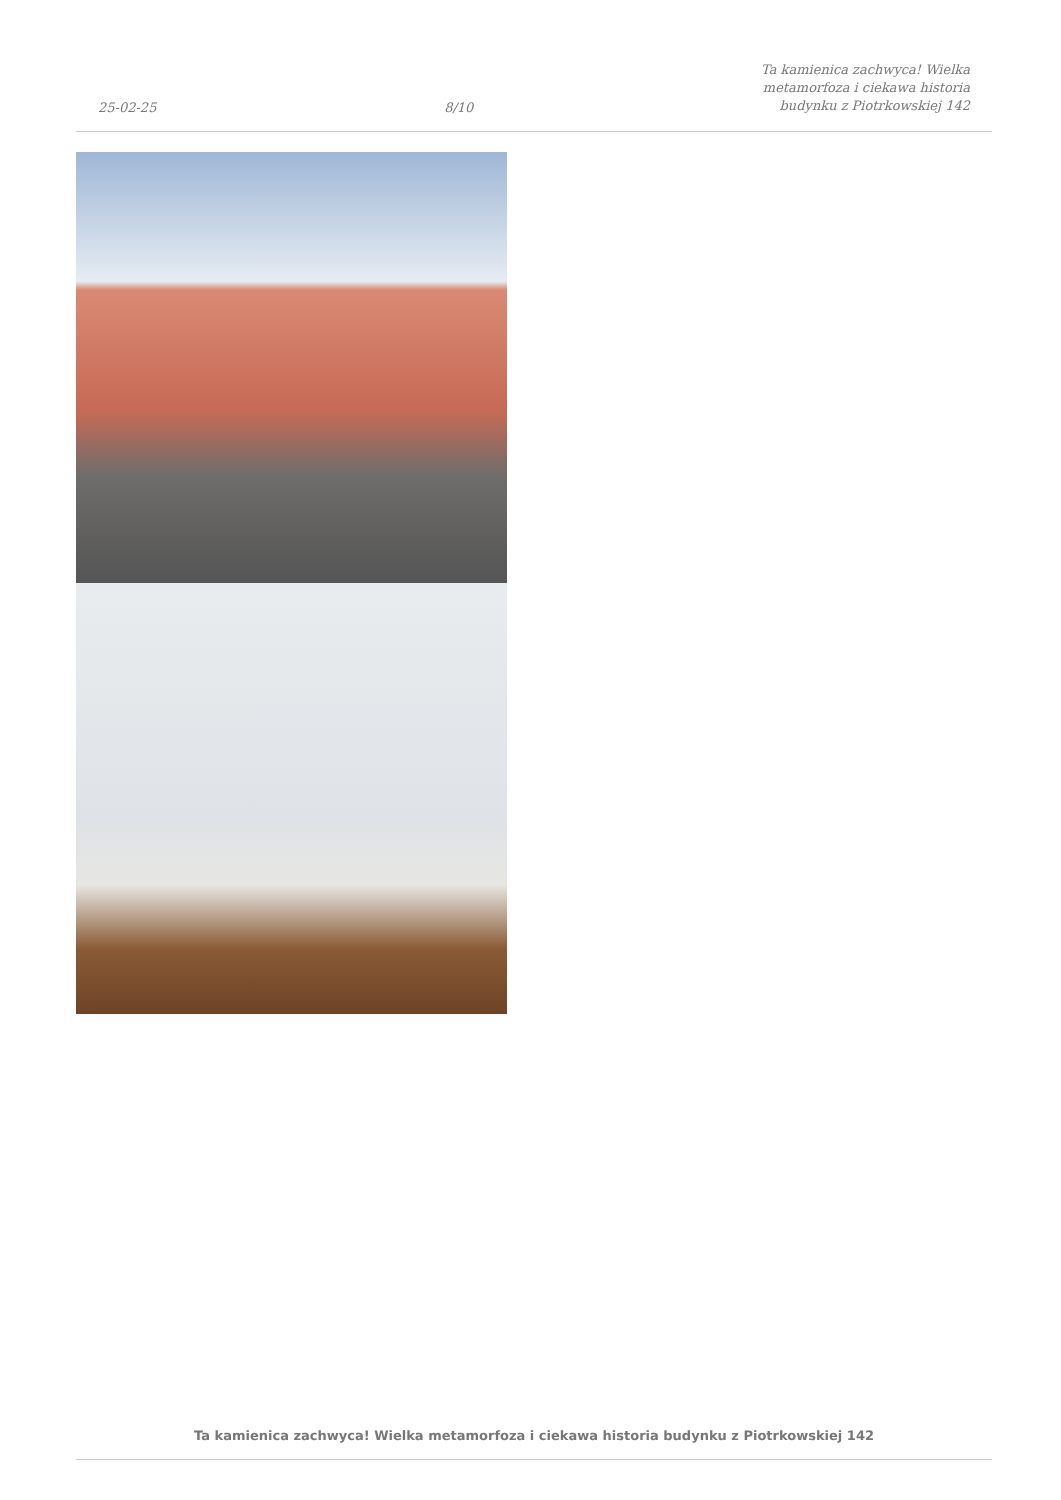25-02-25
8/10
Ta kamienica zachwyca! Wielka
metamorfoza i ciekawa historia
budynku z Piotrkowskiej 142
Ta kamienica zachwyca! Wielka metamorfoza i ciekawa historia budynku z Piotrkowskiej 142